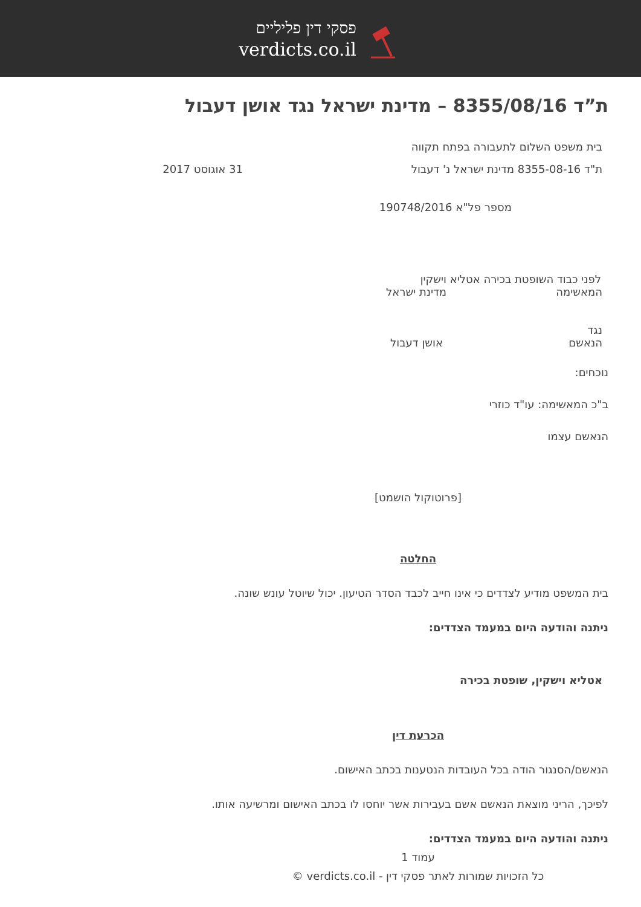פסקי דין פליליים
verdicts.co.il
ת”ד 8355/08/16 – מדינת ישראל נגד אושן דעבול
בית משפט השלום לתעבורה בפתח תקווה
ת"ד 8355-08-16 מדינת ישראל נ' דעבול
31 אוגוסט 2017
מספר פל"א 190748/2016
לפני כבוד השופטת בכירה אטליא וישקין
המאשימה מדינת ישראל
נגד
הנאשם אושן דעבול
נוכחים:
ב"כ המאשימה: עו"ד כוזרי
הנאשם עצמו
[פרוטוקול הושמט]
החלטה
בית המשפט מודיע לצדדים כי אינו חייב לכבד הסדר הטיעון. יכול שיוטל עונש שונה.
ניתנה והודעה היום במעמד הצדדים:
אטליא וישקין, שופטת בכירה
הכרעת דין
הנאשם/הסנגור הודה בכל העובדות הנטענות בכתב האישום.
לפיכך, הריני מוצאת הנאשם אשם בעבירות אשר יוחסו לו בכתב האישום ומרשיעה אותו.
ניתנה והודעה היום במעמד הצדדים:
עמוד 1
כל הזכויות שמורות לאתר פסקי דין - verdicts.co.il ©